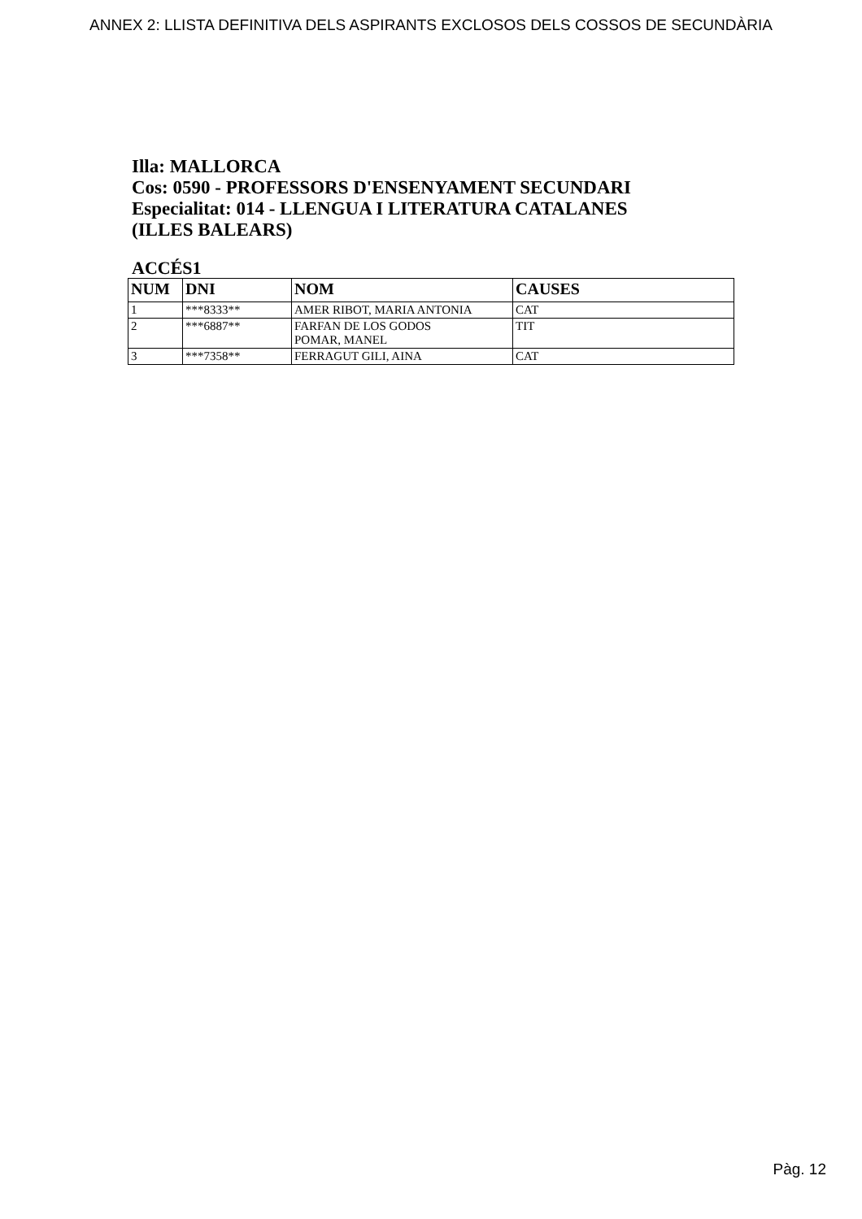ANNEX 2: LLISTA DEFINITIVA DELS ASPIRANTS EXCLOSOS DELS COSSOS DE SECUNDÀRIA
Illa: MALLORCA
Cos: 0590 - PROFESSORS D'ENSENYAMENT SECUNDARI
Especialitat: 014 - LLENGUA I LITERATURA CATALANES
(ILLES BALEARS)
ACCÉS1
| NUM | DNI | NOM | CAUSES |
| --- | --- | --- | --- |
| 1 | ***8333** | AMER RIBOT, MARIA ANTONIA | CAT |
| 2 | ***6887** | FARFAN DE LOS GODOS POMAR, MANEL | TIT |
| 3 | ***7358** | FERRAGUT GILI, AINA | CAT |
Pàg. 12